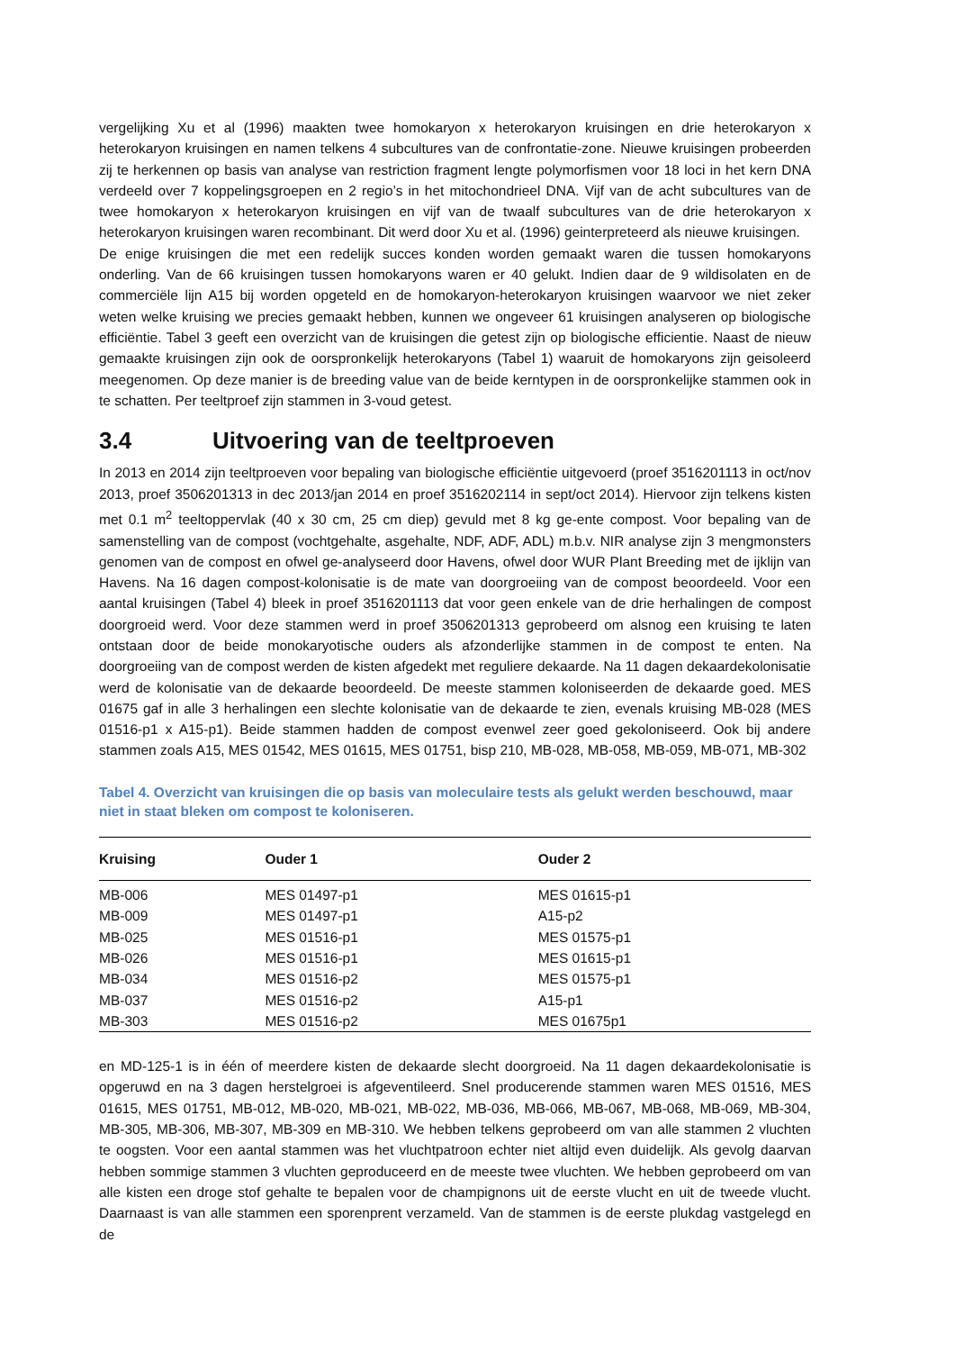vergelijking Xu et al (1996) maakten twee homokaryon x heterokaryon kruisingen en drie heterokaryon x heterokaryon kruisingen en namen telkens 4 subcultures van de confrontatie-zone. Nieuwe kruisingen probeerden zij te herkennen op basis van analyse van restriction fragment lengte polymorfismen voor 18 loci in het kern DNA verdeeld over 7 koppelingsgroepen en 2 regio’s in het mitochondrieel DNA. Vijf van de acht subcultures van de twee homokaryon x heterokaryon kruisingen en vijf van de twaalf subcultures van de drie heterokaryon x heterokaryon kruisingen waren recombinant. Dit werd door Xu et al. (1996) geinterpreteerd als nieuwe kruisingen.
De enige kruisingen die met een redelijk succes konden worden gemaakt waren die tussen homokaryons onderling. Van de 66 kruisingen tussen homokaryons waren er 40 gelukt. Indien daar de 9 wildisolaten en de commerciële lijn A15 bij worden opgeteld en de homokaryon-heterokaryon kruisingen waarvoor we niet zeker weten welke kruising we precies gemaakt hebben, kunnen we ongeveer 61 kruisingen analyseren op biologische efficiëntie. Tabel 3 geeft een overzicht van de kruisingen die getest zijn op biologische efficientie. Naast de nieuw gemaakte kruisingen zijn ook de oorspronkelijk heterokaryons (Tabel 1) waaruit de homokaryons zijn geisoleerd meegenomen. Op deze manier is de breeding value van de beide kerntypen in de oorspronkelijke stammen ook in te schatten. Per teeltproef zijn stammen in 3-voud getest.
3.4 Uitvoering van de teeltproeven
In 2013 en 2014 zijn teeltproeven voor bepaling van biologische efficiëntie uitgevoerd (proef 3516201113 in oct/nov 2013, proef 3506201313 in dec 2013/jan 2014 en proef 3516202114 in sept/oct 2014). Hiervoor zijn telkens kisten met 0.1 m<sup>2</sup> teeltoppervlak (40 x 30 cm, 25 cm diep) gevuld met 8 kg ge-ente compost. Voor bepaling van de samenstelling van de compost (vochtgehalte, asgehalte, NDF, ADF, ADL) m.b.v. NIR analyse zijn 3 mengmonsters genomen van de compost en ofwel ge-analyseerd door Havens, ofwel door WUR Plant Breeding met de ijklijn van Havens. Na 16 dagen compost-kolonisatie is de mate van doorgroeiing van de compost beoordeeld. Voor een aantal kruisingen (Tabel 4) bleek in proef 3516201113 dat voor geen enkele van de drie herhalingen de compost doorgroeid werd. Voor deze stammen werd in proef 3506201313 geprobeerd om alsnog een kruising te laten ontstaan door de beide monokaryotische ouders als afzonderlijke stammen in de compost te enten. Na doorgroeiing van de compost werden de kisten afgedekt met reguliere dekaarde. Na 11 dagen dekaardekolonisatie werd de kolonisatie van de dekaarde beoordeeld. De meeste stammen koloniseerden de dekaarde goed. MES 01675 gaf in alle 3 herhalingen een slechte kolonisatie van de dekaarde te zien, evenals kruising MB-028 (MES 01516-p1 x A15-p1). Beide stammen hadden de compost evenwel zeer goed gekoloniseerd. Ook bij andere stammen zoals A15, MES 01542, MES 01615, MES 01751, bisp 210, MB-028, MB-058, MB-059, MB-071, MB-302
Tabel 4. Overzicht van kruisingen die op basis van moleculaire tests als gelukt werden beschouwd, maar niet in staat bleken om compost te koloniseren.
| Kruising | Ouder 1 | Ouder 2 |
| --- | --- | --- |
| MB-006 | MES 01497-p1 | MES 01615-p1 |
| MB-009 | MES 01497-p1 | A15-p2 |
| MB-025 | MES 01516-p1 | MES 01575-p1 |
| MB-026 | MES 01516-p1 | MES 01615-p1 |
| MB-034 | MES 01516-p2 | MES 01575-p1 |
| MB-037 | MES 01516-p2 | A15-p1 |
| MB-303 | MES 01516-p2 | MES 01675p1 |
en MD-125-1 is in één of meerdere kisten de dekaarde slecht doorgroeid. Na 11 dagen dekaardekolonisatie is opgeruwd en na 3 dagen herstelgroei is afgeventileerd. Snel producerende stammen waren MES 01516, MES 01615, MES 01751, MB-012, MB-020, MB-021, MB-022, MB-036, MB-066, MB-067, MB-068, MB-069, MB-304, MB-305, MB-306, MB-307, MB-309 en MB-310. We hebben telkens geprobeerd om van alle stammen 2 vluchten te oogsten. Voor een aantal stammen was het vluchtpatroon echter niet altijd even duidelijk. Als gevolg daarvan hebben sommige stammen 3 vluchten geproduceerd en de meeste twee vluchten. We hebben geprobeerd om van alle kisten een droge stof gehalte te bepalen voor de champignons uit de eerste vlucht en uit de tweede vlucht. Daarnaast is van alle stammen een sporenprent verzameld. Van de stammen is de eerste plukdag vastgelegd en de